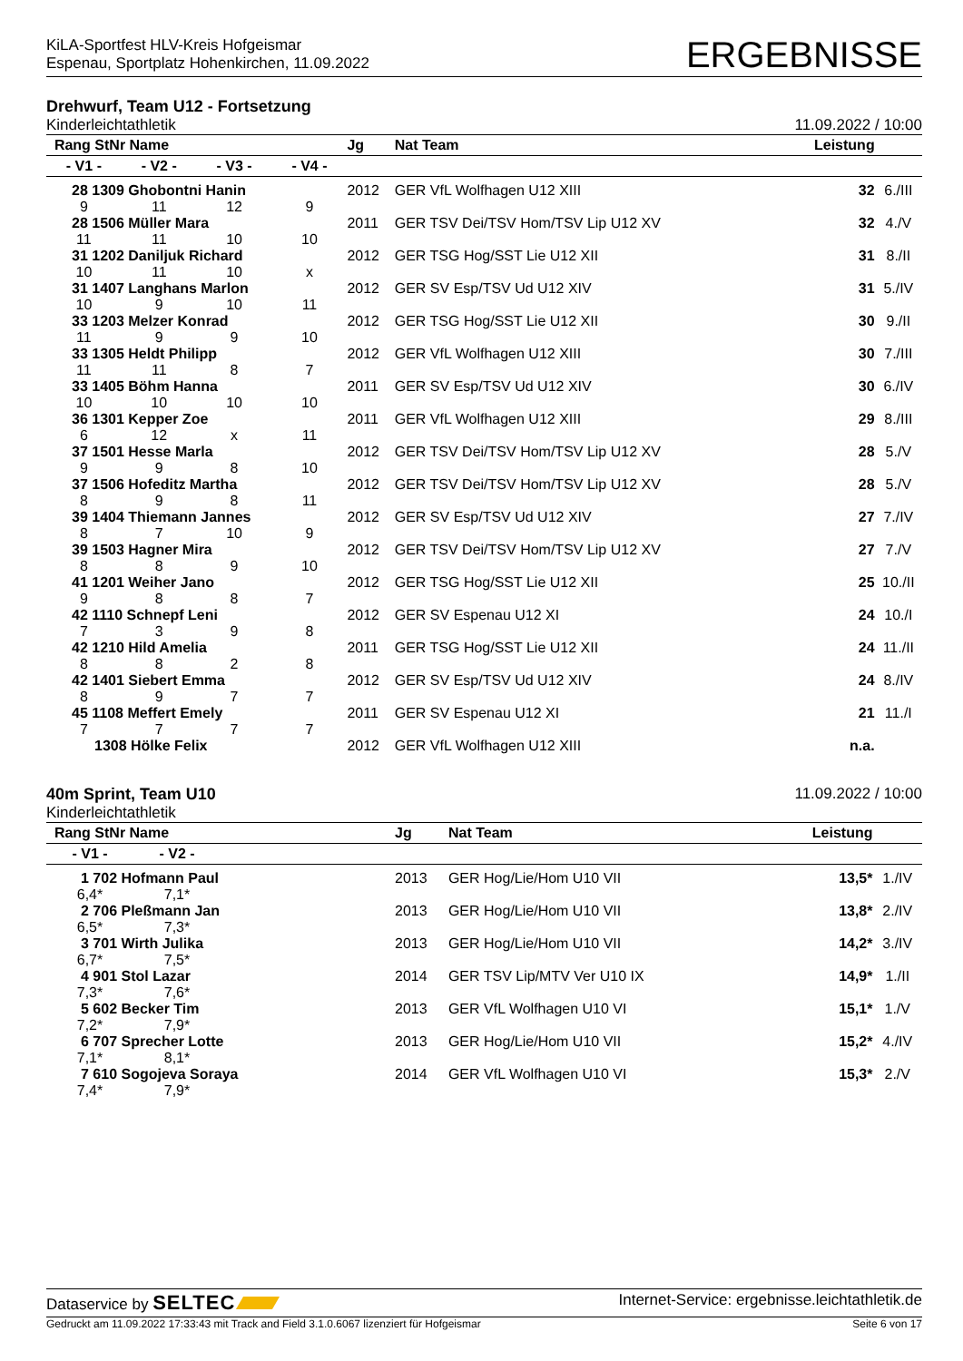KiLA-Sportfest HLV-Kreis Hofgeismar
Espenau, Sportplatz Hohenkirchen, 11.09.2022
ERGEBNISSE
Drehwurf, Team U12 - Fortsetzung
Kinderleichtathletik 11.09.2022 / 10:00
| Rang StNr Name | | | | Jg | Nat Team | Leistung | |
| --- | --- | --- | --- | --- | --- | --- | --- |
| - V1 - | - V2 - | - V3 - | - V4 - | | | | |
| 28 1309 Ghobontni Hanin | | | | 2012 | GER VfL Wolfhagen U12 XIII | 32 | 6./III |
| 9 | 11 | 12 | 9 | | | | |
| 28 1506 Müller Mara | | | | 2011 | GER TSV Dei/TSV Hom/TSV Lip U12 XV | 32 | 4./V |
| 11 | 11 | 10 | 10 | | | | |
| 31 1202 Daniljuk Richard | | | | 2012 | GER TSG Hog/SST Lie U12 XII | 31 | 8./II |
| 10 | 11 | 10 | x | | | | |
| 31 1407 Langhans Marlon | | | | 2012 | GER SV Esp/TSV Ud U12 XIV | 31 | 5./IV |
| 10 | 9 | 10 | 11 | | | | |
| 33 1203 Melzer Konrad | | | | 2012 | GER TSG Hog/SST Lie U12 XII | 30 | 9./II |
| 11 | 9 | 9 | 10 | | | | |
| 33 1305 Heldt Philipp | | | | 2012 | GER VfL Wolfhagen U12 XIII | 30 | 7./III |
| 11 | 11 | 8 | 7 | | | | |
| 33 1405 Böhm Hanna | | | | 2011 | GER SV Esp/TSV Ud U12 XIV | 30 | 6./IV |
| 10 | 10 | 10 | 10 | | | | |
| 36 1301 Kepper Zoe | | | | 2011 | GER VfL Wolfhagen U12 XIII | 29 | 8./III |
| 6 | 12 | x | 11 | | | | |
| 37 1501 Hesse Marla | | | | 2012 | GER TSV Dei/TSV Hom/TSV Lip U12 XV | 28 | 5./V |
| 9 | 9 | 8 | 10 | | | | |
| 37 1506 Hofeditz Martha | | | | 2012 | GER TSV Dei/TSV Hom/TSV Lip U12 XV | 28 | 5./V |
| 8 | 9 | 8 | 11 | | | | |
| 39 1404 Thiemann Jannes | | | | 2012 | GER SV Esp/TSV Ud U12 XIV | 27 | 7./IV |
| 8 | 7 | 10 | 9 | | | | |
| 39 1503 Hagner Mira | | | | 2012 | GER TSV Dei/TSV Hom/TSV Lip U12 XV | 27 | 7./V |
| 8 | 8 | 9 | 10 | | | | |
| 41 1201 Weiher Jano | | | | 2012 | GER TSG Hog/SST Lie U12 XII | 25 | 10./II |
| 9 | 8 | 8 | 7 | | | | |
| 42 1110 Schnepf Leni | | | | 2012 | GER SV Espenau U12 XI | 24 | 10./I |
| 7 | 3 | 9 | 8 | | | | |
| 42 1210 Hild Amelia | | | | 2011 | GER TSG Hog/SST Lie U12 XII | 24 | 11./II |
| 8 | 8 | 2 | 8 | | | | |
| 42 1401 Siebert Emma | | | | 2012 | GER SV Esp/TSV Ud U12 XIV | 24 | 8./IV |
| 8 | 9 | 7 | 7 | | | | |
| 45 1108 Meffert Emely | | | | 2011 | GER SV Espenau U12 XI | 21 | 11./I |
| 7 | 7 | 7 | 7 | | | | |
| 1308 Hölke Felix | | | | 2012 | GER VfL Wolfhagen U12 XIII | n.a. | |
40m Sprint, Team U10 11.09.2022 / 10:00
Kinderleichtathletik
| Rang StNr Name | | | | Jg | Nat Team | Leistung | |
| --- | --- | --- | --- | --- | --- | --- | --- |
| - V1 - | - V2 - | | | | | | |
| 1 702 Hofmann Paul | | | | 2013 | GER Hog/Lie/Hom U10 VII | 13,5* | 1./IV |
| 6,4* | 7,1* | | | | | | |
| 2 706 Pleßmann Jan | | | | 2013 | GER Hog/Lie/Hom U10 VII | 13,8* | 2./IV |
| 6,5* | 7,3* | | | | | | |
| 3 701 Wirth Julika | | | | 2013 | GER Hog/Lie/Hom U10 VII | 14,2* | 3./IV |
| 6,7* | 7,5* | | | | | | |
| 4 901 Stol Lazar | | | | 2014 | GER TSV Lip/MTV Ver U10 IX | 14,9* | 1./II |
| 7,3* | 7,6* | | | | | | |
| 5 602 Becker Tim | | | | 2013 | GER VfL Wolfhagen U10 VI | 15,1* | 1./V |
| 7,2* | 7,9* | | | | | | |
| 6 707 Sprecher Lotte | | | | 2013 | GER Hog/Lie/Hom U10 VII | 15,2* | 4./IV |
| 7,1* | 8,1* | | | | | | |
| 7 610 Sogojeva Soraya | | | | 2014 | GER VfL Wolfhagen U10 VI | 15,3* | 2./V |
| 7,4* | 7,9* | | | | | | |
Dataservice by SELTEC Internet-Service: ergebnisse.leichtathletik.de
Gedruckt am 11.09.2022 17:33:43 mit Track and Field 3.1.0.6067 lizenziert für Hofgeismar Seite 6 von 17